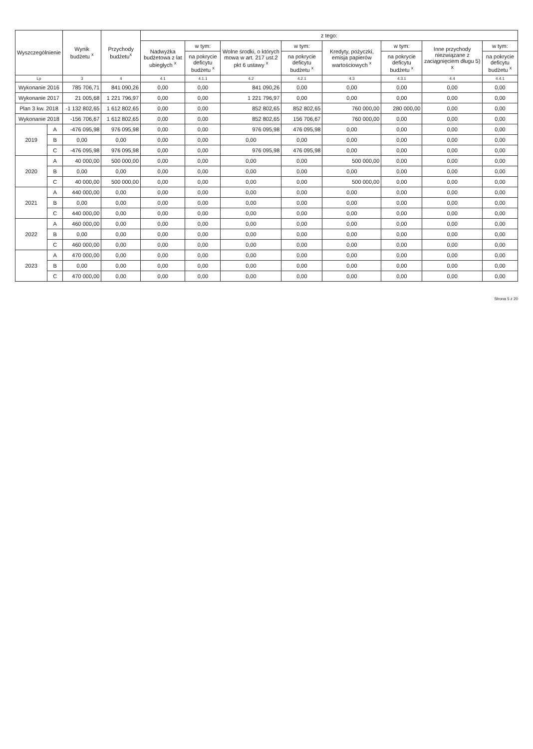| Wyszczególnienie | | Wynik budżetu <sup>x</sup> | Przychody budżetu<sup>x</sup> | z tego: | | | | | | | |
| --- | --- | --- | --- | --- | --- | --- | --- | --- | --- | --- | --- |
| | | | | Nadwyżka budżetowa z lat ubiegłych <sup>x</sup> | w tym: | Wolne środki, o których mowa w art. 217 ust.2 pkt 6 ustawy <sup>x</sup> | w tym: | Kredyty, pożyczki, emisja papierów wartościowych <sup>x</sup> | w tym: | Inne przychody niezwiązane z zaciągnięciem długu 5) x | w tym: |
| | | | | | na pokrycie deficytu budżetu <sup>x</sup> | | na pokrycie deficytu budżetu <sup>x</sup> | | na pokrycie deficytu budżetu <sup>x</sup> | | na pokrycie deficytu budżetu <sup>x</sup> |
| Lp | | 3 | 4 | 4.1 | 4.1.1 | 4.2 | 4.2.1 | 4.3 | 4.3.1 | 4.4 | 4.4.1 |
| Wykonanie 2016 | | 785 706,71 | 841 090,26 | 0,00 | 0,00 | 841 090,26 | 0,00 | 0,00 | 0,00 | 0,00 | 0,00 |
| Wykonanie 2017 | | 21 005,68 | 1 221 796,97 | 0,00 | 0,00 | 1 221 796,97 | 0,00 | 0,00 | 0,00 | 0,00 | 0,00 |
| Plan 3 kw. 2018 | | -1 132 802,65 | 1 612 802,65 | 0,00 | 0,00 | 852 802,65 | 852 802,65 | 760 000,00 | 280 000,00 | 0,00 | 0,00 |
| Wykonanie 2018 | | -156 706,67 | 1 612 802,65 | 0,00 | 0,00 | 852 802,65 | 156 706,67 | 760 000,00 | 0,00 | 0,00 | 0,00 |
| 2019 | A | -476 095,98 | 976 095,98 | 0,00 | 0,00 | 976 095,98 | 476 095,98 | 0,00 | 0,00 | 0,00 | 0,00 |
| | B | 0,00 | 0,00 | 0,00 | 0,00 | 0,00 | 0,00 | 0,00 | 0,00 | 0,00 | 0,00 |
| | C | -476 095,98 | 976 095,98 | 0,00 | 0,00 | 976 095,98 | 476 095,98 | 0,00 | 0,00 | 0,00 | 0,00 |
| 2020 | A | 40 000,00 | 500 000,00 | 0,00 | 0,00 | 0,00 | 0,00 | 500 000,00 | 0,00 | 0,00 | 0,00 |
| | B | 0,00 | 0,00 | 0,00 | 0,00 | 0,00 | 0,00 | 0,00 | 0,00 | 0,00 | 0,00 |
| | C | 40 000,00 | 500 000,00 | 0,00 | 0,00 | 0,00 | 0,00 | 500 000,00 | 0,00 | 0,00 | 0,00 |
| 2021 | A | 440 000,00 | 0,00 | 0,00 | 0,00 | 0,00 | 0,00 | 0,00 | 0,00 | 0,00 | 0,00 |
| | B | 0,00 | 0,00 | 0,00 | 0,00 | 0,00 | 0,00 | 0,00 | 0,00 | 0,00 | 0,00 |
| | C | 440 000,00 | 0,00 | 0,00 | 0,00 | 0,00 | 0,00 | 0,00 | 0,00 | 0,00 | 0,00 |
| 2022 | A | 460 000,00 | 0,00 | 0,00 | 0,00 | 0,00 | 0,00 | 0,00 | 0,00 | 0,00 | 0,00 |
| | B | 0,00 | 0,00 | 0,00 | 0,00 | 0,00 | 0,00 | 0,00 | 0,00 | 0,00 | 0,00 |
| | C | 460 000,00 | 0,00 | 0,00 | 0,00 | 0,00 | 0,00 | 0,00 | 0,00 | 0,00 | 0,00 |
| 2023 | A | 470 000,00 | 0,00 | 0,00 | 0,00 | 0,00 | 0,00 | 0,00 | 0,00 | 0,00 | 0,00 |
| | B | 0,00 | 0,00 | 0,00 | 0,00 | 0,00 | 0,00 | 0,00 | 0,00 | 0,00 | 0,00 |
| | C | 470 000,00 | 0,00 | 0,00 | 0,00 | 0,00 | 0,00 | 0,00 | 0,00 | 0,00 | 0,00 |
Strona 5 z 20